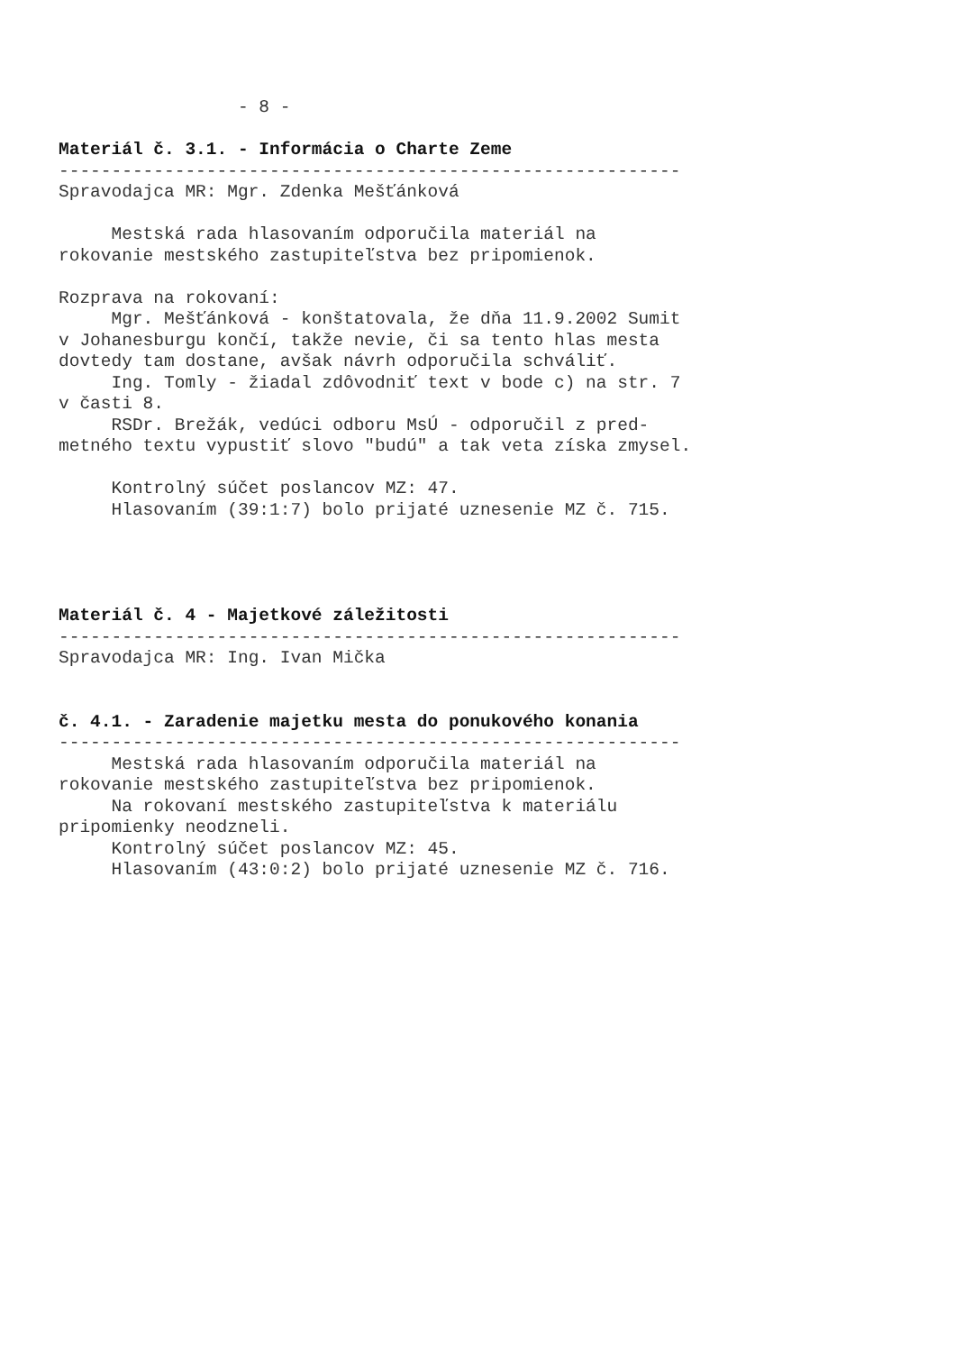- 8 - Materiál č. 3.1. - Informácia o Charte Zeme ----------------------------------------------------------- Spravodajca MR: Mgr. Zdenka Mešťánková Mestská rada hlasovaním odporučila materiál na rokovanie mestského zastupiteľstva bez pripomienok. Rozprava na rokovaní: Mgr. Mešťánková - konštatovala, že dňa 11.9.2002 Sumit v Johanesburgu končí, takže nevie, či sa tento hlas mesta dovtedy tam dostane, avšak návrh odporučila schváliť. Ing. Tomly - žiadal zdôvodniť text v bode c) na str. 7 v časti 8. RSDr. Brežák, vedúci odboru MsÚ - odporučil z pred- metného textu vypustiť slovo "budú" a tak veta získa zmysel. Kontrolný súčet poslancov MZ: 47. Hlasovaním (39:1:7) bolo prijaté uznesenie MZ č. 715. Materiál č. 4 - Majetkové záležitosti ----------------------------------------------------------- Spravodajca MR: Ing. Ivan Mička č. 4.1. - Zaradenie majetku mesta do ponukového konania ----------------------------------------------------------- Mestská rada hlasovaním odporučila materiál na rokovanie mestského zastupiteľstva bez pripomienok. Na rokovaní mestského zastupiteľstva k materiálu pripomienky neodzneli. Kontrolný súčet poslancov MZ: 45. Hlasovaním (43:0:2) bolo prijaté uznesenie MZ č. 716.